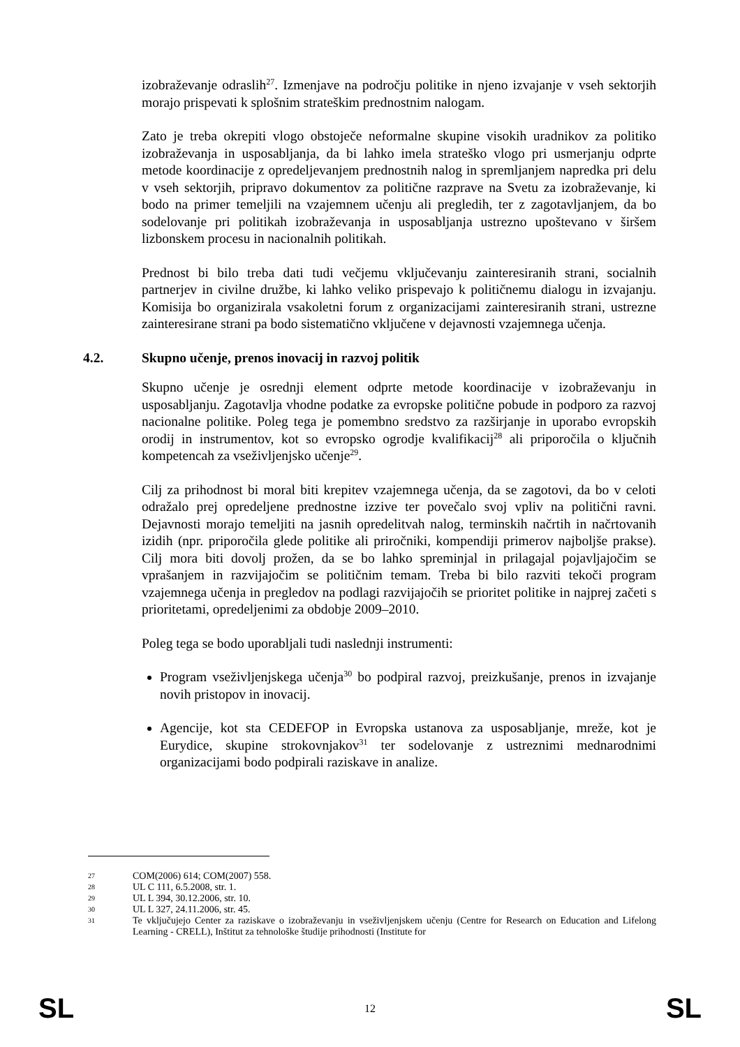izobraževanje odraslih<sup>27</sup>. Izmenjave na področju politike in njeno izvajanje v vseh sektorjih morajo prispevati k splošnim strateškim prednostnim nalogam.
Zato je treba okrepiti vlogo obstoječe neformalne skupine visokih uradnikov za politiko izobraževanja in usposabljanja, da bi lahko imela strateško vlogo pri usmerjanju odprte metode koordinacije z opredeljevanjem prednostnih nalog in spremljanjem napredka pri delu v vseh sektorjih, pripravo dokumentov za politične razprave na Svetu za izobraževanje, ki bodo na primer temeljili na vzajemnem učenju ali pregledih, ter z zagotavljanjem, da bo sodelovanje pri politikah izobraževanja in usposabljanja ustrezno upoštevano v širšem lizbonskem procesu in nacionalnih politikah.
Prednost bi bilo treba dati tudi večjemu vključevanju zainteresiranih strani, socialnih partnerjev in civilne družbe, ki lahko veliko prispevajo k političnemu dialogu in izvajanju. Komisija bo organizirala vsakoletni forum z organizacijami zainteresiranih strani, ustrezne zainteresirane strani pa bodo sistematično vključene v dejavnosti vzajemnega učenja.
4.2. Skupno učenje, prenos inovacij in razvoj politik
Skupno učenje je osrednji element odprte metode koordinacije v izobraževanju in usposabljanju. Zagotavlja vhodne podatke za evropske politične pobude in podporo za razvoj nacionalne politike. Poleg tega je pomembno sredstvo za razširjanje in uporabo evropskih orodij in instrumentov, kot so evropsko ogrodje kvalifikacij<sup>28</sup> ali priporočila o ključnih kompetencah za vseživljenjsko učenje<sup>29</sup>.
Cilj za prihodnost bi moral biti krepitev vzajemnega učenja, da se zagotovi, da bo v celoti odražalo prej opredeljene prednostne izzive ter povečalo svoj vpliv na politični ravni. Dejavnosti morajo temeljiti na jasnih opredelitvah nalog, terminskih načrtih in načrtovanih izidih (npr. priporočila glede politike ali priročniki, kompendiji primerov najboljše prakse). Cilj mora biti dovolj prožen, da se bo lahko spreminjal in prilagajal pojavljajočim se vprašanjem in razvijajočim se političnim temam. Treba bi bilo razviti tekoči program vzajemnega učenja in pregledov na podlagi razvijajočih se prioritet politike in najprej začeti s prioritetami, opredeljenimi za obdobje 2009–2010.
Poleg tega se bodo uporabljali tudi naslednji instrumenti:
Program vseživljenjskega učenja<sup>30</sup> bo podpiral razvoj, preizkušanje, prenos in izvajanje novih pristopov in inovacij.
Agencije, kot sta CEDEFOP in Evropska ustanova za usposabljanje, mreže, kot je Eurydice, skupine strokovnjakov<sup>31</sup> ter sodelovanje z ustreznimi mednarodnimi organizacijami bodo podpirali raziskave in analize.
27 COM(2006) 614; COM(2007) 558.
28 UL C 111, 6.5.2008, str. 1.
29 UL L 394, 30.12.2006, str. 10.
30 UL L 327, 24.11.2006, str. 45.
31 Te vključujejo Center za raziskave o izobraževanju in vseživljenjskem učenju (Centre for Research on Education and Lifelong Learning - CRELL), Inštitut za tehnološke študije prihodnosti (Institute for
SL 12 SL